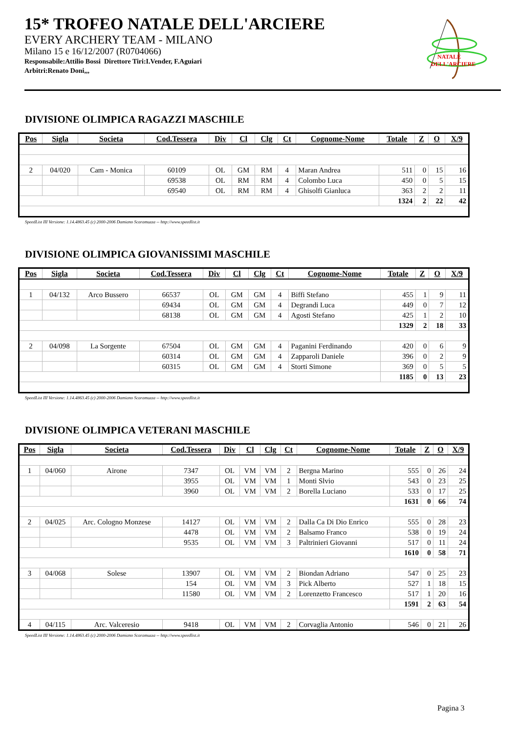15* TROFEO NATALE DELL'ARCIERE
EVERY ARCHERY TEAM - MILANO
Milano 15 e 16/12/2007 (R0704066)
Responsabile:Attilio Bossi Direttore Tiri:I.Vender, F.Aguiari
Arbitri:Renato Doni,,,
NATALE
DELL'ARCIERE
DIVISIONE OLIMPICA RAGAZZI MASCHILE
| Pos | Sigla | Societa | Cod.Tessera | Div | Cl | Clg | Ct | Cognome-Nome | Totale | Z | O | X/9 |
| --- | --- | --- | --- | --- | --- | --- | --- | --- | --- | --- | --- | --- |
| 2 | 04/020 | Cam - Monica | 60109 | OL | GM | RM | 4 | Maran Andrea | 511 | 0 | 15 | 16 |
| | | | 69538 | OL | RM | RM | 4 | Colombo Luca | 450 | 0 | 5 | 15 |
| | | | 69540 | OL | RM | RM | 4 | Ghisolfi Gianluca | 363 | 2 | 2 | 11 |
| | | | | | | | | | 1324 | 2 | 22 | 42 |
SpeedList III Versione: 1.14.4863.45 (c) 2000-2006 Damiano Scaramuzza -- http://www.speedlist.it
DIVISIONE OLIMPICA GIOVANISSIMI MASCHILE
| Pos | Sigla | Societa | Cod.Tessera | Div | Cl | Clg | Ct | Cognome-Nome | Totale | Z | O | X/9 |
| --- | --- | --- | --- | --- | --- | --- | --- | --- | --- | --- | --- | --- |
| 1 | 04/132 | Arco Bussero | 66537 | OL | GM | GM | 4 | Biffi Stefano | 455 | 1 | 9 | 11 |
| | | | 69434 | OL | GM | GM | 4 | Degrandi Luca | 449 | 0 | 7 | 12 |
| | | | 68138 | OL | GM | GM | 4 | Agosti Stefano | 425 | 1 | 2 | 10 |
| | | | | | | | | | 1329 | 2 | 18 | 33 |
| 2 | 04/098 | La Sorgente | 67504 | OL | GM | GM | 4 | Paganini Ferdinando | 420 | 0 | 6 | 9 |
| | | | 60314 | OL | GM | GM | 4 | Zapparoli Daniele | 396 | 0 | 2 | 9 |
| | | | 60315 | OL | GM | GM | 4 | Storti Simone | 369 | 0 | 5 | 5 |
| | | | | | | | | | 1185 | 0 | 13 | 23 |
SpeedList III Versione: 1.14.4863.45 (c) 2000-2006 Damiano Scaramuzza -- http://www.speedlist.it
DIVISIONE OLIMPICA VETERANI MASCHILE
| Pos | Sigla | Societa | Cod.Tessera | Div | Cl | Clg | Ct | Cognome-Nome | Totale | Z | O | X/9 |
| --- | --- | --- | --- | --- | --- | --- | --- | --- | --- | --- | --- | --- |
| 1 | 04/060 | Airone | 7347 | OL | VM | VM | 2 | Bergna Marino | 555 | 0 | 26 | 24 |
| | | | 3955 | OL | VM | VM | 1 | Monti Slvio | 543 | 0 | 23 | 25 |
| | | | 3960 | OL | VM | VM | 2 | Borella Luciano | 533 | 0 | 17 | 25 |
| | | | | | | | | | 1631 | 0 | 66 | 74 |
| 2 | 04/025 | Arc. Cologno Monzese | 14127 | OL | VM | VM | 2 | Dalla Ca Di Dio Enrico | 555 | 0 | 28 | 23 |
| | | | 4478 | OL | VM | VM | 2 | Balsamo Franco | 538 | 0 | 19 | 24 |
| | | | 9535 | OL | VM | VM | 3 | Paltrinieri Giovanni | 517 | 0 | 11 | 24 |
| | | | | | | | | | 1610 | 0 | 58 | 71 |
| 3 | 04/068 | Solese | 13907 | OL | VM | VM | 2 | Biondan Adriano | 547 | 0 | 25 | 23 |
| | | | 154 | OL | VM | VM | 3 | Pick Alberto | 527 | 1 | 18 | 15 |
| | | | 11580 | OL | VM | VM | 2 | Lorenzetto Francesco | 517 | 1 | 20 | 16 |
| | | | | | | | | | 1591 | 2 | 63 | 54 |
| 4 | 04/115 | Arc. Valceresio | 9418 | OL | VM | VM | 2 | Corvaglia Antonio | 546 | 0 | 21 | 26 |
SpeedList III Versione: 1.14.4863.45 (c) 2000-2006 Damiano Scaramuzza -- http://www.speedlist.it
Pagina 3